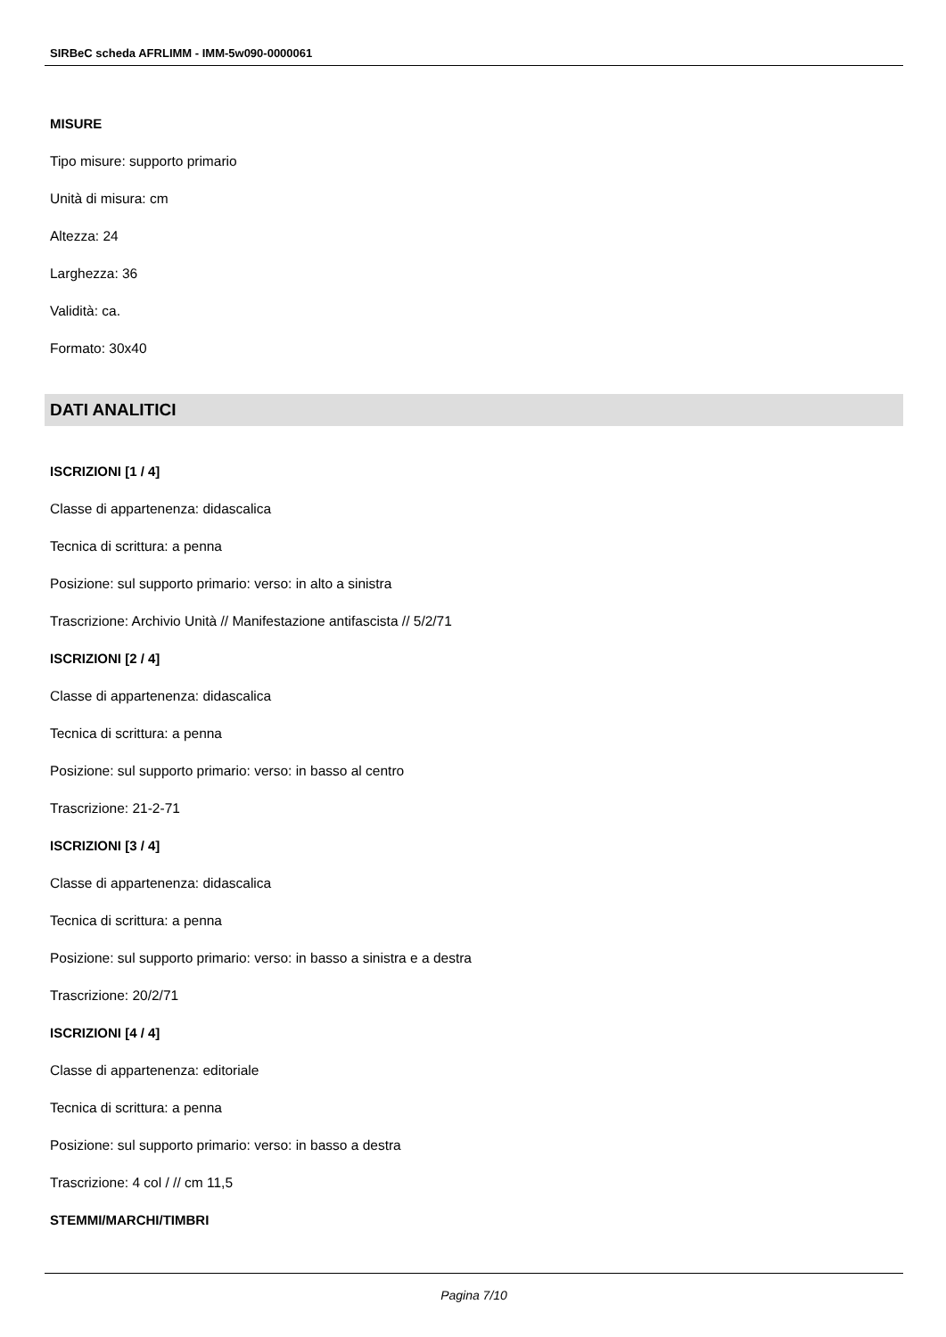SIRBeC scheda AFRLIMM - IMM-5w090-0000061
MISURE
Tipo misure: supporto primario
Unità di misura: cm
Altezza: 24
Larghezza: 36
Validità: ca.
Formato: 30x40
DATI ANALITICI
ISCRIZIONI [1 / 4]
Classe di appartenenza: didascalica
Tecnica di scrittura: a penna
Posizione: sul supporto primario: verso: in alto a sinistra
Trascrizione: Archivio Unità // Manifestazione antifascista // 5/2/71
ISCRIZIONI [2 / 4]
Classe di appartenenza: didascalica
Tecnica di scrittura: a penna
Posizione: sul supporto primario: verso: in basso al centro
Trascrizione: 21-2-71
ISCRIZIONI [3 / 4]
Classe di appartenenza: didascalica
Tecnica di scrittura: a penna
Posizione: sul supporto primario: verso: in basso a sinistra e a destra
Trascrizione: 20/2/71
ISCRIZIONI [4 / 4]
Classe di appartenenza: editoriale
Tecnica di scrittura: a penna
Posizione: sul supporto primario: verso: in basso a destra
Trascrizione: 4 col / // cm 11,5
STEMMI/MARCHI/TIMBRI
Pagina 7/10